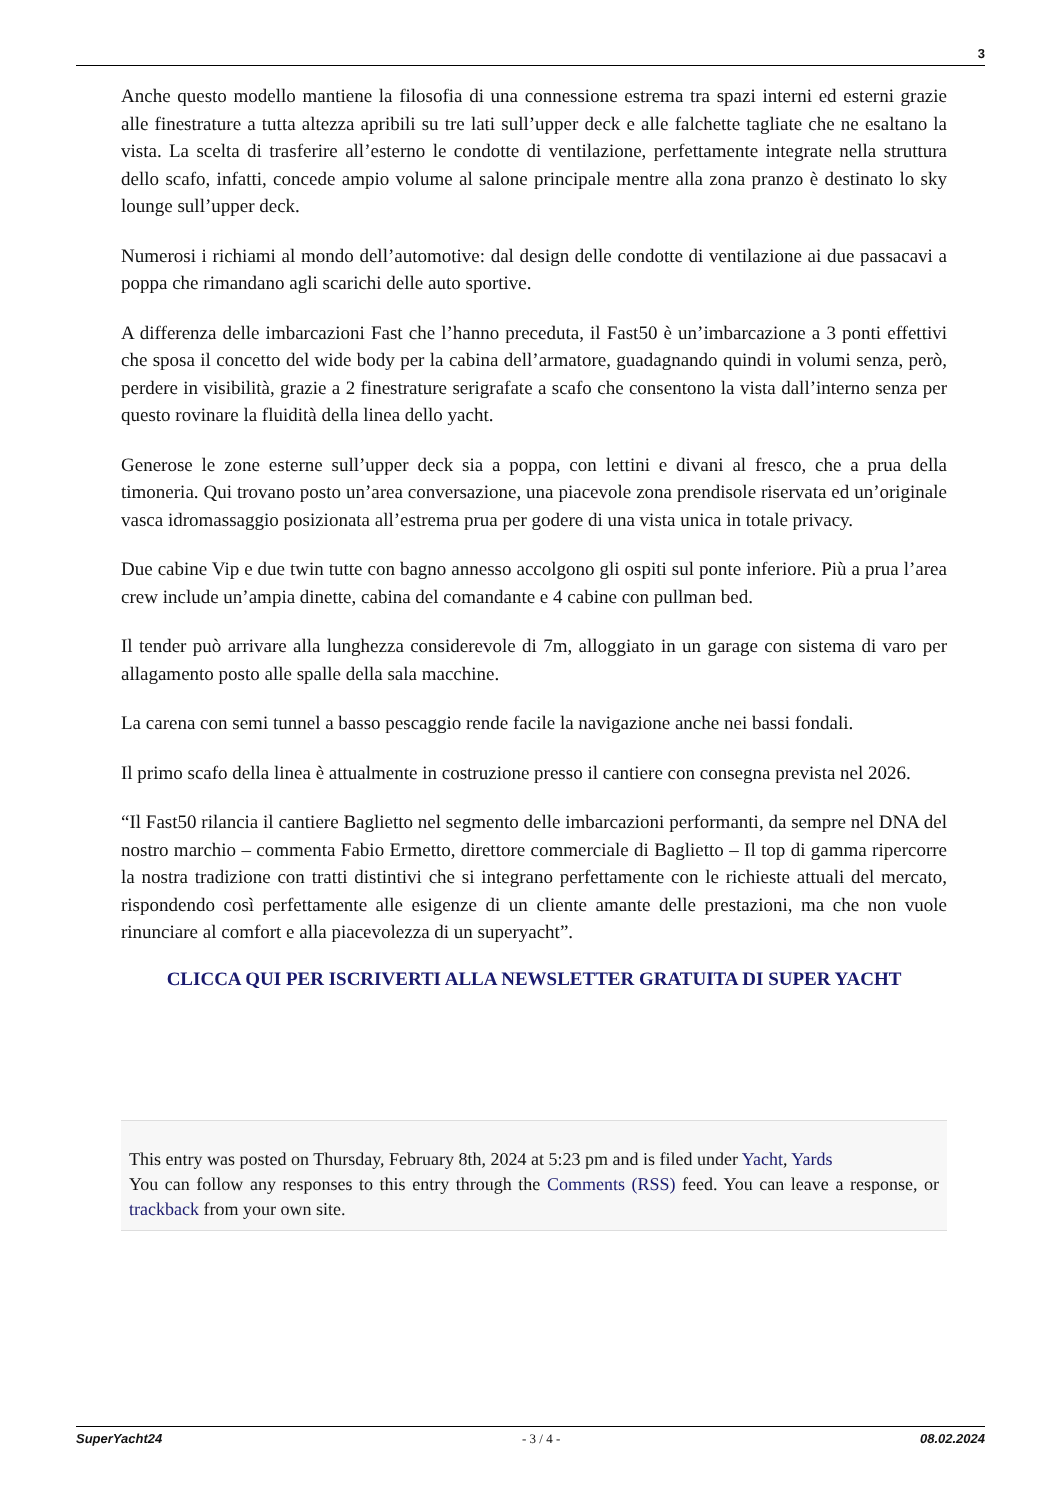3
Anche questo modello mantiene la filosofia di una connessione estrema tra spazi interni ed esterni grazie alle finestrature a tutta altezza apribili su tre lati sull’upper deck e alle falchette tagliate che ne esaltano la vista. La scelta di trasferire all’esterno le condotte di ventilazione, perfettamente integrate nella struttura dello scafo, infatti, concede ampio volume al salone principale mentre alla zona pranzo è destinato lo sky lounge sull’upper deck.
Numerosi i richiami al mondo dell’automotive: dal design delle condotte di ventilazione ai due passacavi a poppa che rimandano agli scarichi delle auto sportive.
A differenza delle imbarcazioni Fast che l’hanno preceduta, il Fast50 è un’imbarcazione a 3 ponti effettivi che sposa il concetto del wide body per la cabina dell’armatore, guadagnando quindi in volumi senza, però, perdere in visibilità, grazie a 2 finestrature serigrafate a scafo che consentono la vista dall’interno senza per questo rovinare la fluidità della linea dello yacht.
Generose le zone esterne sull’upper deck sia a poppa, con lettini e divani al fresco, che a prua della timoneria. Qui trovano posto un’area conversazione, una piacevole zona prendisole riservata ed un’originale vasca idromassaggio posizionata all’estrema prua per godere di una vista unica in totale privacy.
Due cabine Vip e due twin tutte con bagno annesso accolgono gli ospiti sul ponte inferiore. Più a prua l’area crew include un’ampia dinette, cabina del comandante e 4 cabine con pullman bed.
Il tender può arrivare alla lunghezza considerevole di 7m, alloggiato in un garage con sistema di varo per allagamento posto alle spalle della sala macchine.
La carena con semi tunnel a basso pescaggio rende facile la navigazione anche nei bassi fondali.
Il primo scafo della linea è attualmente in costruzione presso il cantiere con consegna prevista nel 2026.
“Il Fast50 rilancia il cantiere Baglietto nel segmento delle imbarcazioni performanti, da sempre nel DNA del nostro marchio – commenta Fabio Ermetto, direttore commerciale di Baglietto – Il top di gamma ripercorre la nostra tradizione con tratti distintivi che si integrano perfettamente con le richieste attuali del mercato, rispondendo così perfettamente alle esigenze di un cliente amante delle prestazioni, ma che non vuole rinunciare al comfort e alla piacevolezza di un superyacht”.
CLICCA QUI PER ISCRIVERTI ALLA NEWSLETTER GRATUITA DI SUPER YACHT
This entry was posted on Thursday, February 8th, 2024 at 5:23 pm and is filed under Yacht, Yards
You can follow any responses to this entry through the Comments (RSS) feed. You can leave a response, or trackback from your own site.
SuperYacht24 - 3 / 4 - 08.02.2024